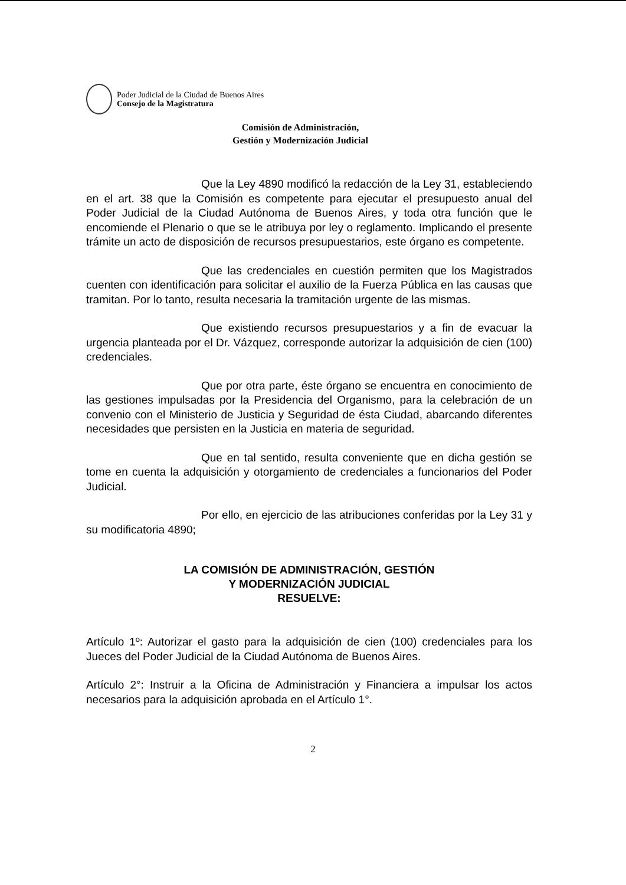Poder Judicial de la Ciudad de Buenos Aires
Consejo de la Magistratura
Comisión de Administración,
Gestión y Modernización Judicial
Que la Ley 4890 modificó la redacción de la Ley 31, estableciendo en el art. 38 que la Comisión es competente para ejecutar el presupuesto anual del Poder Judicial de la Ciudad Autónoma de Buenos Aires, y toda otra función que le encomiende el Plenario o que se le atribuya por ley o reglamento. Implicando el presente trámite un acto de disposición de recursos presupuestarios, este órgano es competente.
Que las credenciales en cuestión permiten que los Magistrados cuenten con identificación para solicitar el auxilio de la Fuerza Pública en las causas que tramitan. Por lo tanto, resulta necesaria la tramitación urgente de las mismas.
Que existiendo recursos presupuestarios y a fin de evacuar la urgencia planteada por el Dr. Vázquez, corresponde autorizar la adquisición de cien (100) credenciales.
Que por otra parte, éste órgano se encuentra en conocimiento de las gestiones impulsadas por la Presidencia del Organismo, para la celebración de un convenio con el Ministerio de Justicia y Seguridad de ésta Ciudad, abarcando diferentes necesidades que persisten en la Justicia en materia de seguridad.
Que en tal sentido, resulta conveniente que en dicha gestión se tome en cuenta la adquisición y otorgamiento de credenciales a funcionarios del Poder Judicial.
Por ello, en ejercicio de las atribuciones conferidas por la Ley 31 y su modificatoria 4890;
LA COMISIÓN DE ADMINISTRACIÓN, GESTIÓN
Y MODERNIZACIÓN JUDICIAL
RESUELVE:
Artículo 1º: Autorizar el gasto para la adquisición de cien (100) credenciales para los Jueces del Poder Judicial de la Ciudad Autónoma de Buenos Aires.
Artículo 2°: Instruir a la Oficina de Administración y Financiera a impulsar los actos necesarios para la adquisición aprobada en el Artículo 1°.
2